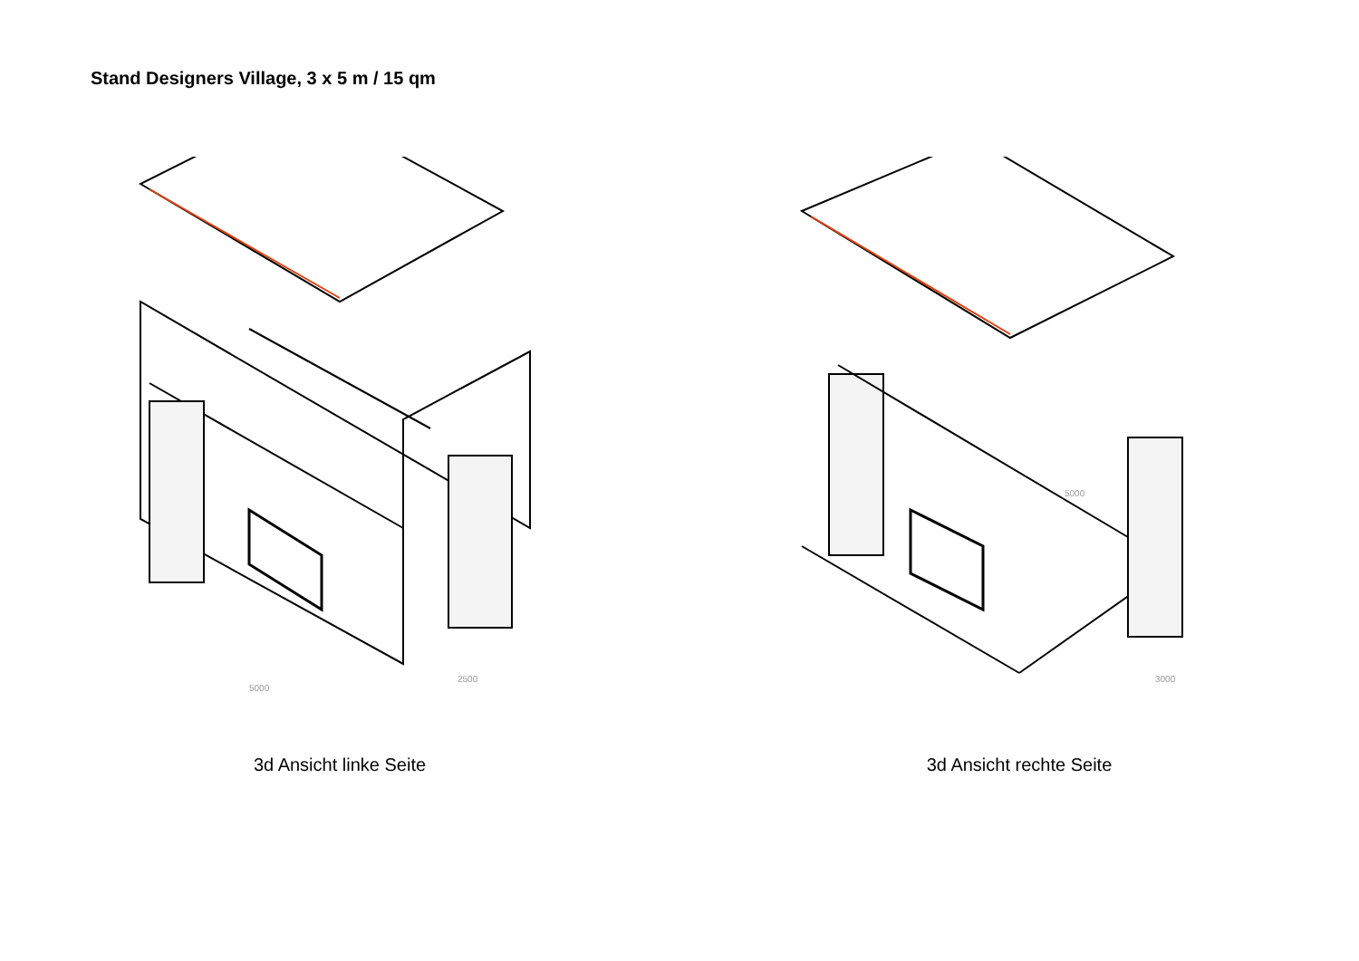Stand Designers Village, 3 x 5 m / 15 qm
5000
2500
3d Ansicht linke Seite
5000
3000
3d Ansicht rechte Seite